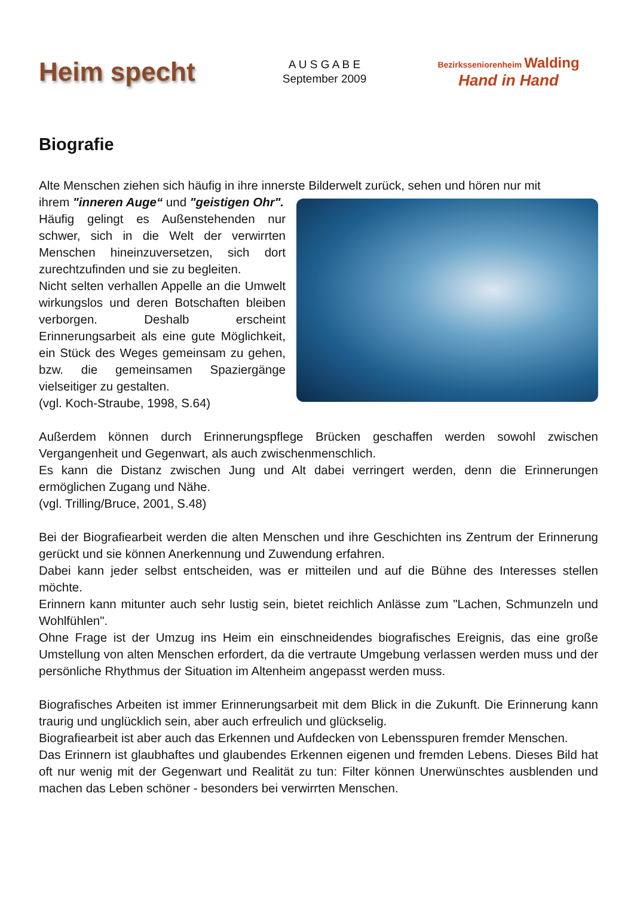Heim specht
A U S G A B E
September 2009
Bezirksseniorenheim Walding
Hand in Hand
Biografie
Alte Menschen ziehen sich häufig in ihre innerste Bilderwelt zurück, sehen und hören nur mit
ihrem "inneren Auge“ und "geistigen Ohr".
Häufig gelingt es Außenstehenden nur schwer, sich in die Welt der verwirrten Menschen hineinzuversetzen, sich dort zurechtzufinden und sie zu begleiten.
Nicht selten verhallen Appelle an die Umwelt wirkungslos und deren Botschaften bleiben verborgen. Deshalb erscheint Erinnerungsarbeit als eine gute Möglichkeit, ein Stück des Weges gemeinsam zu gehen, bzw. die gemeinsamen Spaziergänge vielseitiger zu gestalten.
(vgl. Koch-Straube, 1998, S.64)
Außerdem können durch Erinnerungspflege Brücken geschaffen werden sowohl zwischen Vergangenheit und Gegenwart, als auch zwischenmenschlich.
Es kann die Distanz zwischen Jung und Alt dabei verringert werden, denn die Erinnerungen ermöglichen Zugang und Nähe.
(vgl. Trilling/Bruce, 2001, S.48)
Bei der Biografiearbeit werden die alten Menschen und ihre Geschichten ins Zentrum der Erinnerung gerückt und sie können Anerkennung und Zuwendung erfahren.
Dabei kann jeder selbst entscheiden, was er mitteilen und auf die Bühne des Interesses stellen möchte.
Erinnern kann mitunter auch sehr lustig sein, bietet reichlich Anlässe zum "Lachen, Schmunzeln und Wohlfühlen".
Ohne Frage ist der Umzug ins Heim ein einschneidendes biografisches Ereignis, das eine große Umstellung von alten Menschen erfordert, da die vertraute Umgebung verlassen werden muss und der persönliche Rhythmus der Situation im Altenheim angepasst werden muss.
Biografisches Arbeiten ist immer Erinnerungsarbeit mit dem Blick in die Zukunft. Die Erinnerung kann traurig und unglücklich sein, aber auch erfreulich und glückselig.
Biografiearbeit ist aber auch das Erkennen und Aufdecken von Lebensspuren fremder Menschen.
Das Erinnern ist glaubhaftes und glaubendes Erkennen eigenen und fremden Lebens. Dieses Bild hat oft nur wenig mit der Gegenwart und Realität zu tun: Filter können Unerwünschtes ausblenden und machen das Leben schöner - besonders bei verwirrten Menschen.